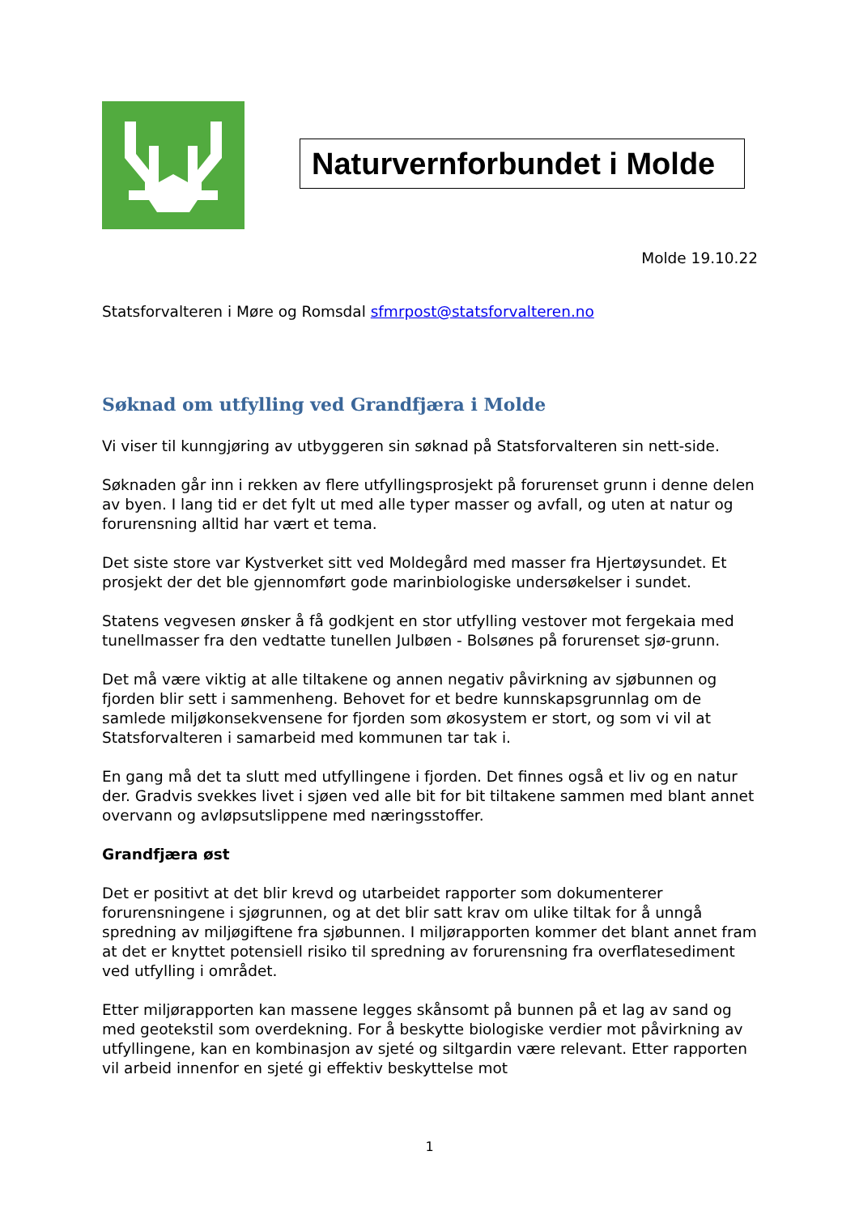Naturvernforbundet i Molde
Molde 19.10.22
Statsforvalteren i Møre og Romsdal sfmrpost@statsforvalteren.no
Søknad om utfylling ved Grandfjæra i Molde
Vi viser til kunngjøring av utbyggeren sin søknad på Statsforvalteren sin nett-side.
Søknaden går inn i rekken av flere utfyllingsprosjekt på forurenset grunn i denne delen av byen. I lang tid er det fylt ut med alle typer masser og avfall, og uten at natur og forurensning alltid har vært et tema.
Det siste store var Kystverket sitt ved Moldegård med masser fra Hjertøysundet. Et prosjekt der det ble gjennomført gode marinbiologiske undersøkelser i sundet.
Statens vegvesen ønsker å få godkjent en stor utfylling vestover mot fergekaia med tunellmasser fra den vedtatte tunellen Julbøen - Bolsønes på forurenset sjø-grunn.
Det må være viktig at alle tiltakene og annen negativ påvirkning av sjøbunnen og fjorden blir sett i sammenheng. Behovet for et bedre kunnskapsgrunnlag om de samlede miljøkonsekvensene for fjorden som økosystem er stort, og som vi vil at Statsforvalteren i samarbeid med kommunen tar tak i.
En gang må det ta slutt med utfyllingene i fjorden. Det finnes også et liv og en natur der. Gradvis svekkes livet i sjøen ved alle bit for bit tiltakene sammen med blant annet overvann og avløpsutslippene med næringsstoffer.
Grandfjæra øst
Det er positivt at det blir krevd og utarbeidet rapporter som dokumenterer forurensningene i sjøgrunnen, og at det blir satt krav om ulike tiltak for å unngå spredning av miljøgiftene fra sjøbunnen. I miljørapporten kommer det blant annet fram at det er knyttet potensiell risiko til spredning av forurensning fra overflatesediment ved utfylling i området.
Etter miljørapporten kan massene legges skånsomt på bunnen på et lag av sand og med geotekstil som overdekning. For å beskytte biologiske verdier mot påvirkning av utfyllingene, kan en kombinasjon av sjeté og siltgardin være relevant. Etter rapporten vil arbeid innenfor en sjeté gi effektiv beskyttelse mot
1